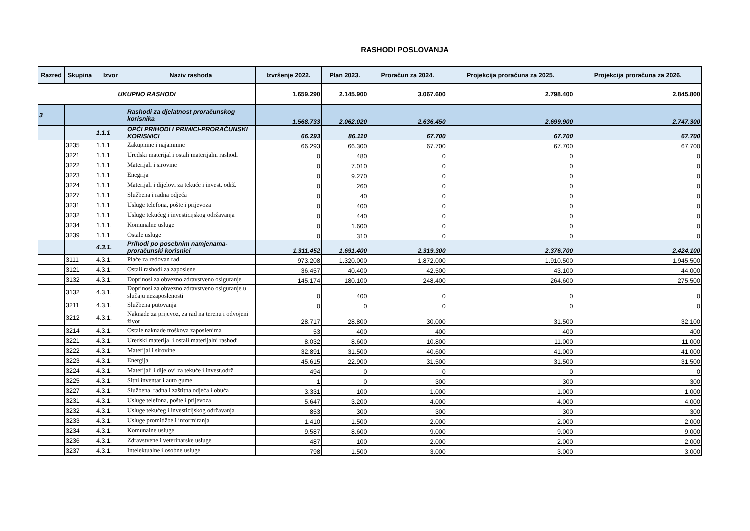RASHODI POSLOVANJA
| Razred | Skupina | Izvor | Naziv rashoda | Izvršenje 2022. | Plan 2023. | Proračun za 2024. | Projekcija proračuna za 2025. | Projekcija proračuna za 2026. |
| --- | --- | --- | --- | --- | --- | --- | --- | --- |
| UKUPNO RASHODI | | | | 1.659.290 | 2.145.900 | 3.067.600 | 2.798.400 | 2.845.800 |
| 3 | | | Rashodi za djelatnost proračunskog korisnika | 1.568.733 | 2.062.020 | 2.636.450 | 2.699.900 | 2.747.300 |
| | | 1.1.1 | OPĆI PRIHODI I PRIMICI-PRORAČUNSKI KORISNICI | 66.293 | 86.110 | 67.700 | 67.700 | 67.700 |
| | 3235 | 1.1.1 | Zakupnine i najamnine | 66.293 | 66.300 | 67.700 | 67.700 | 67.700 |
| | 3221 | 1.1.1 | Uredski materijal i ostali materijalni rashodi | 0 | 480 | 0 | 0 | 0 |
| | 3222 | 1.1.1 | Materijali i sirovine | 0 | 7.010 | 0 | 0 | 0 |
| | 3223 | 1.1.1 | Enegrija | 0 | 9.270 | 0 | 0 | 0 |
| | 3224 | 1.1.1 | Materijali i dijelovi za tekuće i invest. održ. | 0 | 260 | 0 | 0 | 0 |
| | 3227 | 1.1.1 | Službena i radna odjeća | 0 | 40 | 0 | 0 | 0 |
| | 3231 | 1.1.1 | Usluge telefona, pošte i prijevoza | 0 | 400 | 0 | 0 | 0 |
| | 3232 | 1.1.1 | Usluge tekućeg i investicijskog održavanja | 0 | 440 | 0 | 0 | 0 |
| | 3234 | 1.1.1. | Komunalne usluge | 0 | 1.600 | 0 | 0 | 0 |
| | 3239 | 1.1.1 | Ostale usluge | 0 | 310 | 0 | 0 | 0 |
| | | 4.3.1. | Prihodi po posebnim namjenama-proračunski korisnici | 1.311.452 | 1.691.400 | 2.319.300 | 2.376.700 | 2.424.100 |
| | 3111 | 4.3.1. | Plaće za redovan rad | 973.208 | 1.320.000 | 1.872.000 | 1.910.500 | 1.945.500 |
| | 3121 | 4.3.1. | Ostali rashodi za zaposlene | 36.457 | 40.400 | 42.500 | 43.100 | 44.000 |
| | 3132 | 4.3.1. | Doprinosi za obvezno zdravstveno osiguranje | 145.174 | 180.100 | 248.400 | 264.600 | 275.500 |
| | 3132 | 4.3.1. | Doprinosi za obvezno zdravstveno osiguranje u slučaju nezaposlenosti | 0 | 400 | 0 | 0 | 0 |
| | 3211 | 4.3.1. | Službena putovanja | 0 | 0 | 0 | 0 | 0 |
| | 3212 | 4.3.1. | Naknade za prijevoz, za rad na terenu i odvojeni život | 28.717 | 28.800 | 30.000 | 31.500 | 32.100 |
| | 3214 | 4.3.1. | Ostale naknade troškova zaposlenima | 53 | 400 | 400 | 400 | 400 |
| | 3221 | 4.3.1. | Uredski materijal i ostali materijalni rashodi | 8.032 | 8.600 | 10.800 | 11.000 | 11.000 |
| | 3222 | 4.3.1. | Materijal i sirovine | 32.891 | 31.500 | 40.600 | 41.000 | 41.000 |
| | 3223 | 4.3.1. | Energija | 45.615 | 22.900 | 31.500 | 31.500 | 31.500 |
| | 3224 | 4.3.1. | Materijali i dijelovi za tekuće i invest.održ. | 494 | 0 | 0 | 0 | 0 |
| | 3225 | 4.3.1. | Sitni inventar i auto gume | 1 | 0 | 300 | 300 | 300 |
| | 3227 | 4.3.1. | Službena, radna i zaštitna odjeća i obuća | 3.331 | 100 | 1.000 | 1.000 | 1.000 |
| | 3231 | 4.3.1. | Usluge telefona, pošte i prijevoza | 5.647 | 3.200 | 4.000 | 4.000 | 4.000 |
| | 3232 | 4.3.1. | Usluge tekućeg i investicijskog održavanja | 853 | 300 | 300 | 300 | 300 |
| | 3233 | 4.3.1. | Usluge promidžbe i informiranja | 1.410 | 1.500 | 2.000 | 2.000 | 2.000 |
| | 3234 | 4.3.1. | Komunalne usluge | 9.587 | 8.600 | 9.000 | 9.000 | 9.000 |
| | 3236 | 4.3.1. | Zdravstvene i veterinarske usluge | 487 | 100 | 2.000 | 2.000 | 2.000 |
| | 3237 | 4.3.1. | Intelektualne i osobne usluge | 798 | 1.500 | 3.000 | 3.000 | 3.000 |